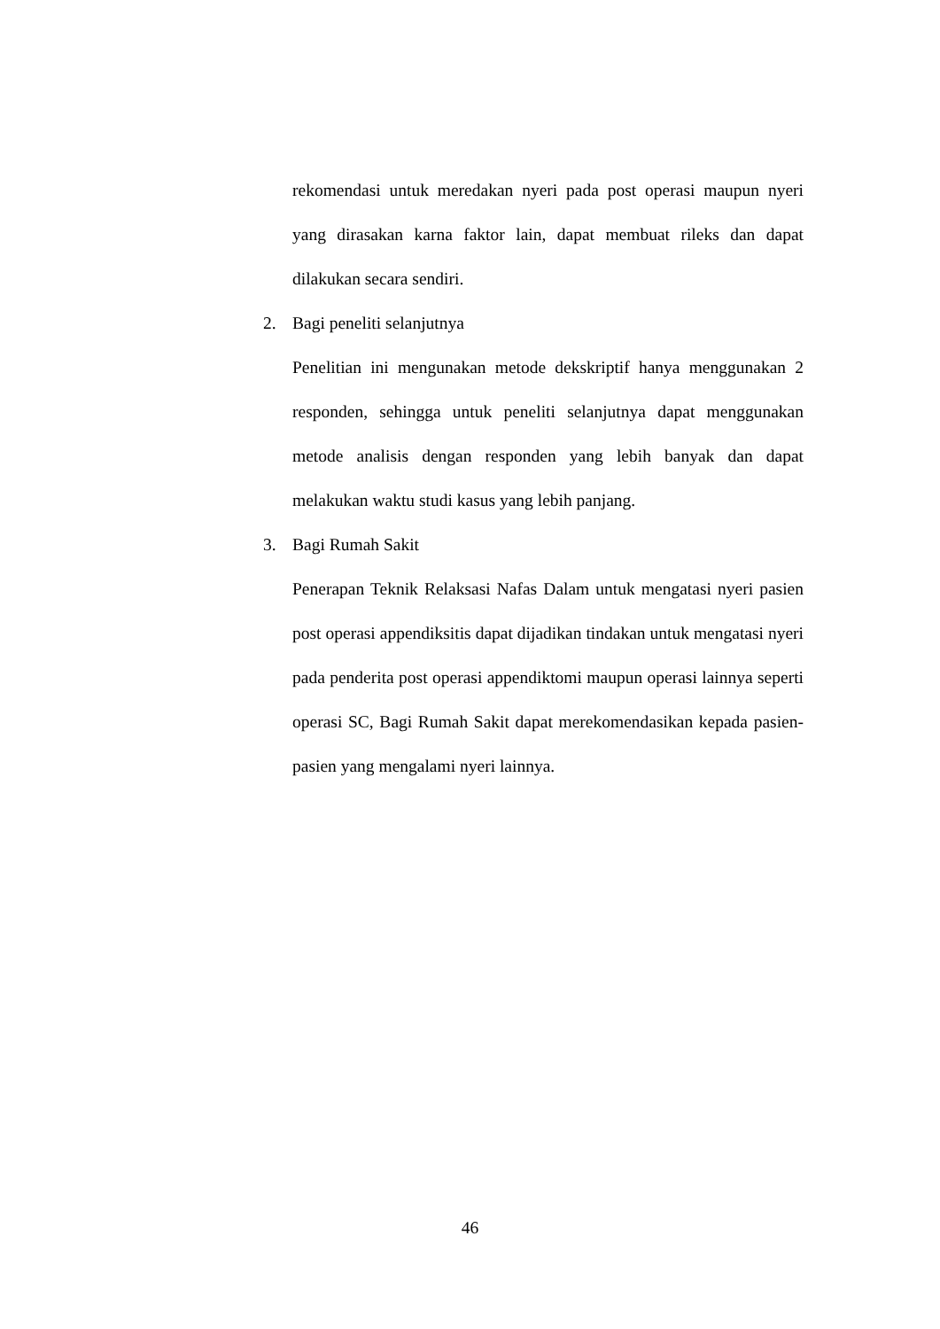rekomendasi untuk meredakan nyeri pada post operasi maupun nyeri yang dirasakan karna faktor lain, dapat membuat rileks dan dapat dilakukan secara sendiri.
2. Bagi peneliti selanjutnya
Penelitian ini mengunakan metode dekskriptif hanya menggunakan 2 responden, sehingga untuk peneliti selanjutnya dapat menggunakan metode analisis dengan responden yang lebih banyak dan dapat melakukan waktu studi kasus yang lebih panjang.
3. Bagi Rumah Sakit
Penerapan Teknik Relaksasi Nafas Dalam untuk mengatasi nyeri pasien post operasi appendiksitis dapat dijadikan tindakan untuk mengatasi nyeri pada penderita post operasi appendiktomi maupun operasi lainnya seperti operasi SC, Bagi Rumah Sakit dapat merekomendasikan kepada pasien-pasien yang mengalami nyeri lainnya.
46